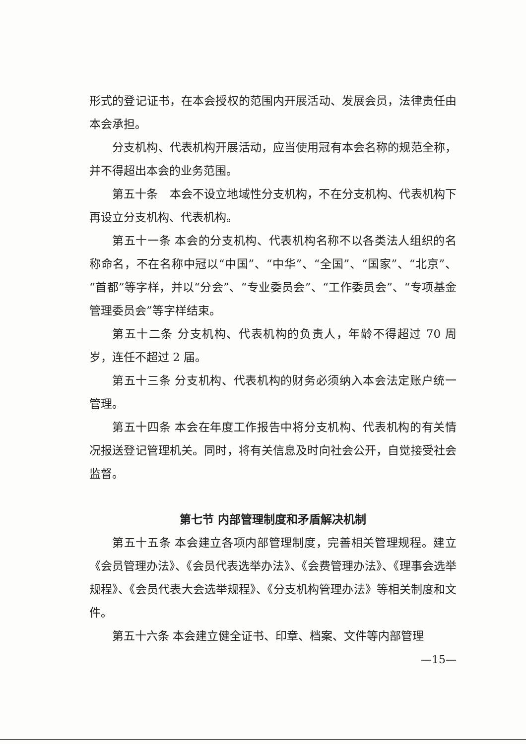形式的登记证书，在本会授权的范围内开展活动、发展会员，法律责任由本会承担。
分支机构、代表机构开展活动，应当使用冠有本会名称的规范全称，并不得超出本会的业务范围。
第五十条　本会不设立地域性分支机构，不在分支机构、代表机构下再设立分支机构、代表机构。
第五十一条 本会的分支机构、代表机构名称不以各类法人组织的名称命名，不在名称中冠以“中国”、“中华”、“全国”、“国家”、“北京”、“首都”等字样，并以“分会”、“专业委员会”、“工作委员会”、“专项基金管理委员会”等字样结束。
第五十二条 分支机构、代表机构的负责人，年龄不得超过 70 周岁，连任不超过 2 届。
第五十三条 分支机构、代表机构的财务必须纳入本会法定账户统一管理。
第五十四条 本会在年度工作报告中将分支机构、代表机构的有关情况报送登记管理机关。同时，将有关信息及时向社会公开，自觉接受社会监督。
第七节 内部管理制度和矛盾解决机制
第五十五条 本会建立各项内部管理制度，完善相关管理规程。建立《会员管理办法》、《会员代表选举办法》、《会费管理办法》、《理事会选举规程》、《会员代表大会选举规程》、《分支机构管理办法》等相关制度和文件。
第五十六条 本会建立健全证书、印章、档案、文件等内部管理
—15—